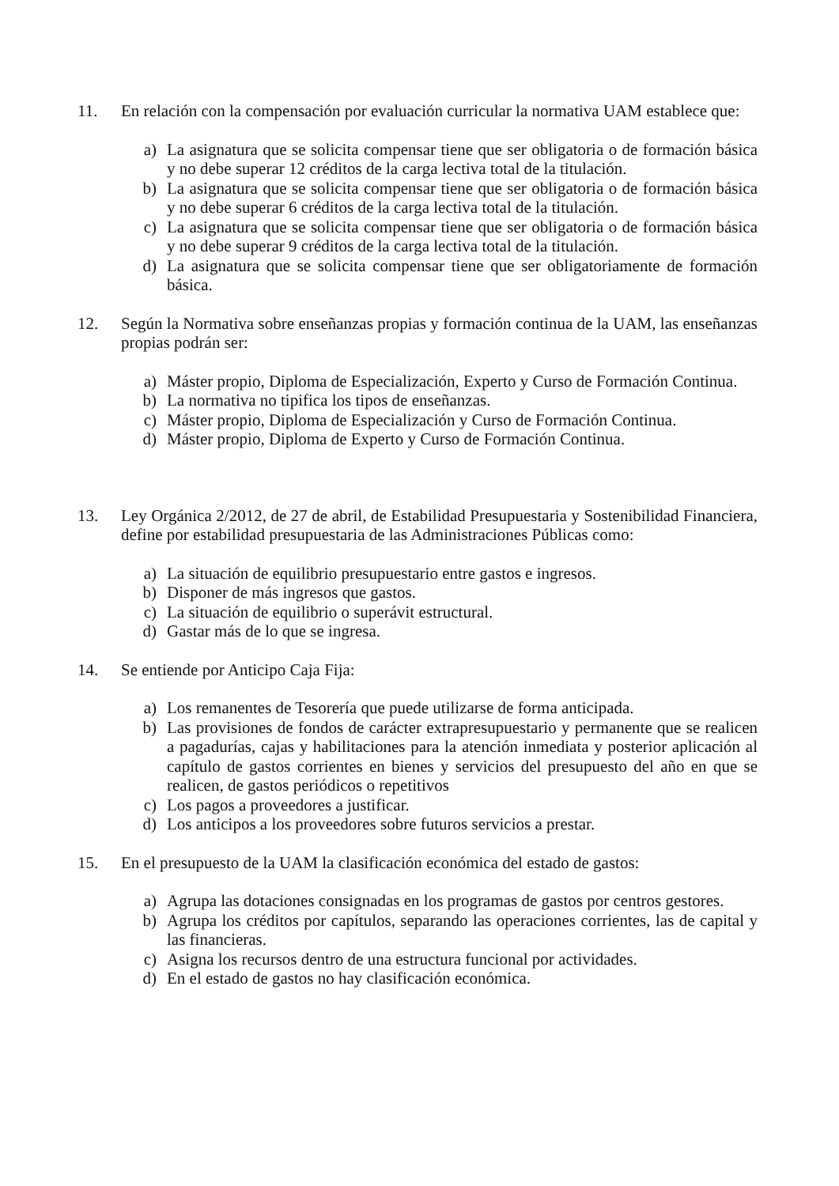11. En relación con la compensación por evaluación curricular la normativa UAM establece que:
a) La asignatura que se solicita compensar tiene que ser obligatoria o de formación básica y no debe superar 12 créditos de la carga lectiva total de la titulación.
b) La asignatura que se solicita compensar tiene que ser obligatoria o de formación básica y no debe superar 6 créditos de la carga lectiva total de la titulación.
c) La asignatura que se solicita compensar tiene que ser obligatoria o de formación básica y no debe superar 9 créditos de la carga lectiva total de la titulación.
d) La asignatura que se solicita compensar tiene que ser obligatoriamente de formación básica.
12. Según la Normativa sobre enseñanzas propias y formación continua de la UAM, las enseñanzas propias podrán ser:
a) Máster propio, Diploma de Especialización, Experto y Curso de Formación Continua.
b) La normativa no tipifica los tipos de enseñanzas.
c) Máster propio, Diploma de Especialización y Curso de Formación Continua.
d) Máster propio, Diploma de Experto y Curso de Formación Continua.
13. Ley Orgánica 2/2012, de 27 de abril, de Estabilidad Presupuestaria y Sostenibilidad Financiera, define por estabilidad presupuestaria de las Administraciones Públicas como:
a) La situación de equilibrio presupuestario entre gastos e ingresos.
b) Disponer de más ingresos que gastos.
c) La situación de equilibrio o superávit estructural.
d) Gastar más de lo que se ingresa.
14. Se entiende por Anticipo Caja Fija:
a) Los remanentes de Tesorería que puede utilizarse de forma anticipada.
b) Las provisiones de fondos de carácter extrapresupuestario y permanente que se realicen a pagadurías, cajas y habilitaciones para la atención inmediata y posterior aplicación al capítulo de gastos corrientes en bienes y servicios del presupuesto del año en que se realicen, de gastos periódicos o repetitivos
c) Los pagos a proveedores a justificar.
d) Los anticipos a los proveedores sobre futuros servicios a prestar.
15. En el presupuesto de la UAM la clasificación económica del estado de gastos:
a) Agrupa las dotaciones consignadas en los programas de gastos por centros gestores.
b) Agrupa los créditos por capítulos, separando las operaciones corrientes, las de capital y las financieras.
c) Asigna los recursos dentro de una estructura funcional por actividades.
d) En el estado de gastos no hay clasificación económica.